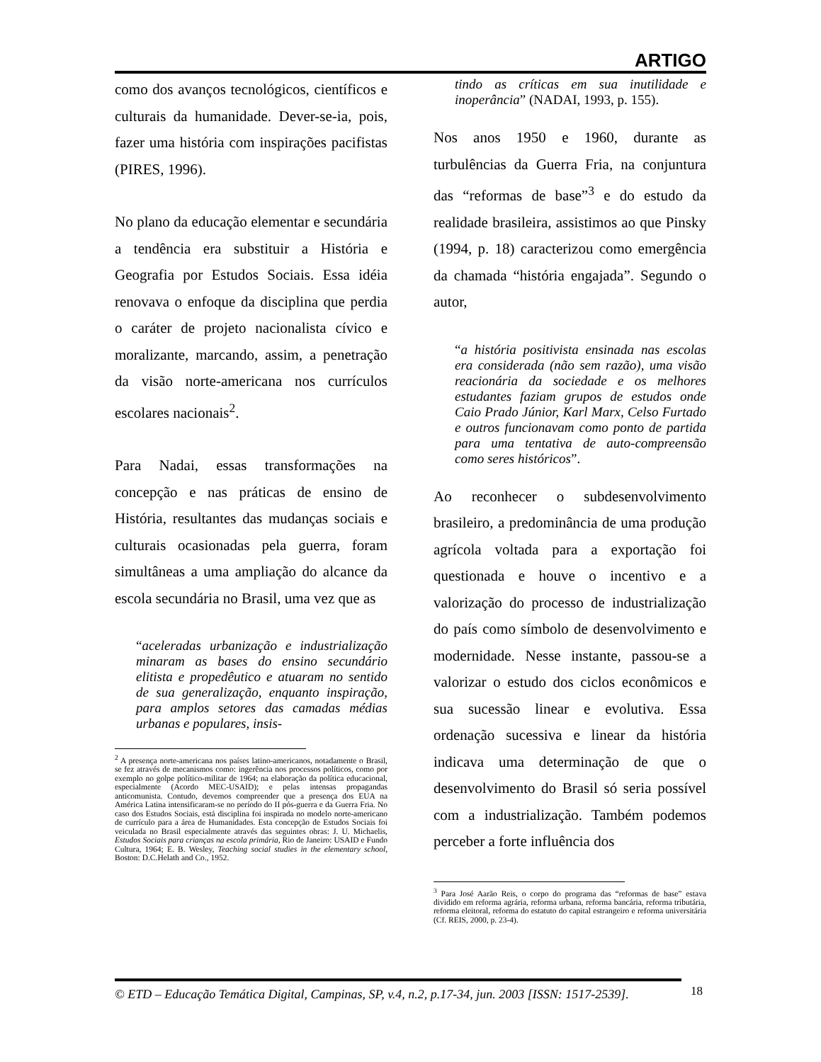ARTIGO
como dos avanços tecnológicos, científicos e culturais da humanidade. Dever-se-ia, pois, fazer uma história com inspirações pacifistas (PIRES, 1996).
No plano da educação elementar e secundária a tendência era substituir a História e Geografia por Estudos Sociais. Essa idéia renovava o enfoque da disciplina que perdia o caráter de projeto nacionalista cívico e moralizante, marcando, assim, a penetração da visão norte-americana nos currículos escolares nacionais<sup>2</sup>.
Para Nadai, essas transformações na concepção e nas práticas de ensino de História, resultantes das mudanças sociais e culturais ocasionadas pela guerra, foram simultâneas a uma ampliação do alcance da escola secundária no Brasil, uma vez que as
“aceleradas urbanização e industrialização minaram as bases do ensino secundário elitista e propedêutico e atuaram no sentido de sua generalização, enquanto inspiração, para amplos setores das camadas médias urbanas e populares, insis-
<sup>2</sup> A presença norte-americana nos países latino-americanos, notadamente o Brasil, se fez através de mecanismos como: ingerência nos processos políticos, como por exemplo no golpe político-militar de 1964; na elaboração da política educacional, especialmente (Acordo MEC-USAID); e pelas intensas propagandas anticomunista. Contudo, devemos compreender que a presença dos EUA na América Latina intensificaram-se no período do II pós-guerra e da Guerra Fria. No caso dos Estudos Sociais, está disciplina foi inspirada no modelo norte-americano de currículo para a área de Humanidades. Esta concepção de Estudos Sociais foi veiculada no Brasil especialmente através das seguintes obras: J. U. Michaelis, Estudos Sociais para crianças na escola primária, Rio de Janeiro: USAID e Fundo Cultura, 1964; E. B. Wesley, Teaching social studies in the elementary school, Boston: D.C.Helath and Co., 1952.
tindo as críticas em sua inutilidade e inoperância” (NADAI, 1993, p. 155).
Nos anos 1950 e 1960, durante as turbulências da Guerra Fria, na conjuntura das “reformas de base”<sup>3</sup> e do estudo da realidade brasileira, assistimos ao que Pinsky (1994, p. 18) caracterizou como emergência da chamada “história engajada”. Segundo o autor,
“a história positivista ensinada nas escolas era considerada (não sem razão), uma visão reacionária da sociedade e os melhores estudantes faziam grupos de estudos onde Caio Prado Júnior, Karl Marx, Celso Furtado e outros funcionavam como ponto de partida para uma tentativa de auto-compreensão como seres históricos”.
Ao reconhecer o subdesenvolvimento brasileiro, a predominância de uma produção agrícola voltada para a exportação foi questionada e houve o incentivo e a valorização do processo de industrialização do país como símbolo de desenvolvimento e modernidade. Nesse instante, passou-se a valorizar o estudo dos ciclos econômicos e sua sucessão linear e evolutiva. Essa ordenação sucessiva e linear da história indicava uma determinação de que o desenvolvimento do Brasil só seria possível com a industrialização. Também podemos perceber a forte influência dos
<sup>3</sup> Para José Aarão Reis, o corpo do programa das “reformas de base” estava dividido em reforma agrária, reforma urbana, reforma bancária, reforma tributária, reforma eleitoral, reforma do estatuto do capital estrangeiro e reforma universitária (Cf. REIS, 2000, p. 23-4).
© ETD – Educação Temática Digital, Campinas, SP, v.4, n.2, p.17-34, jun. 2003 [ISSN: 1517-2539].
18